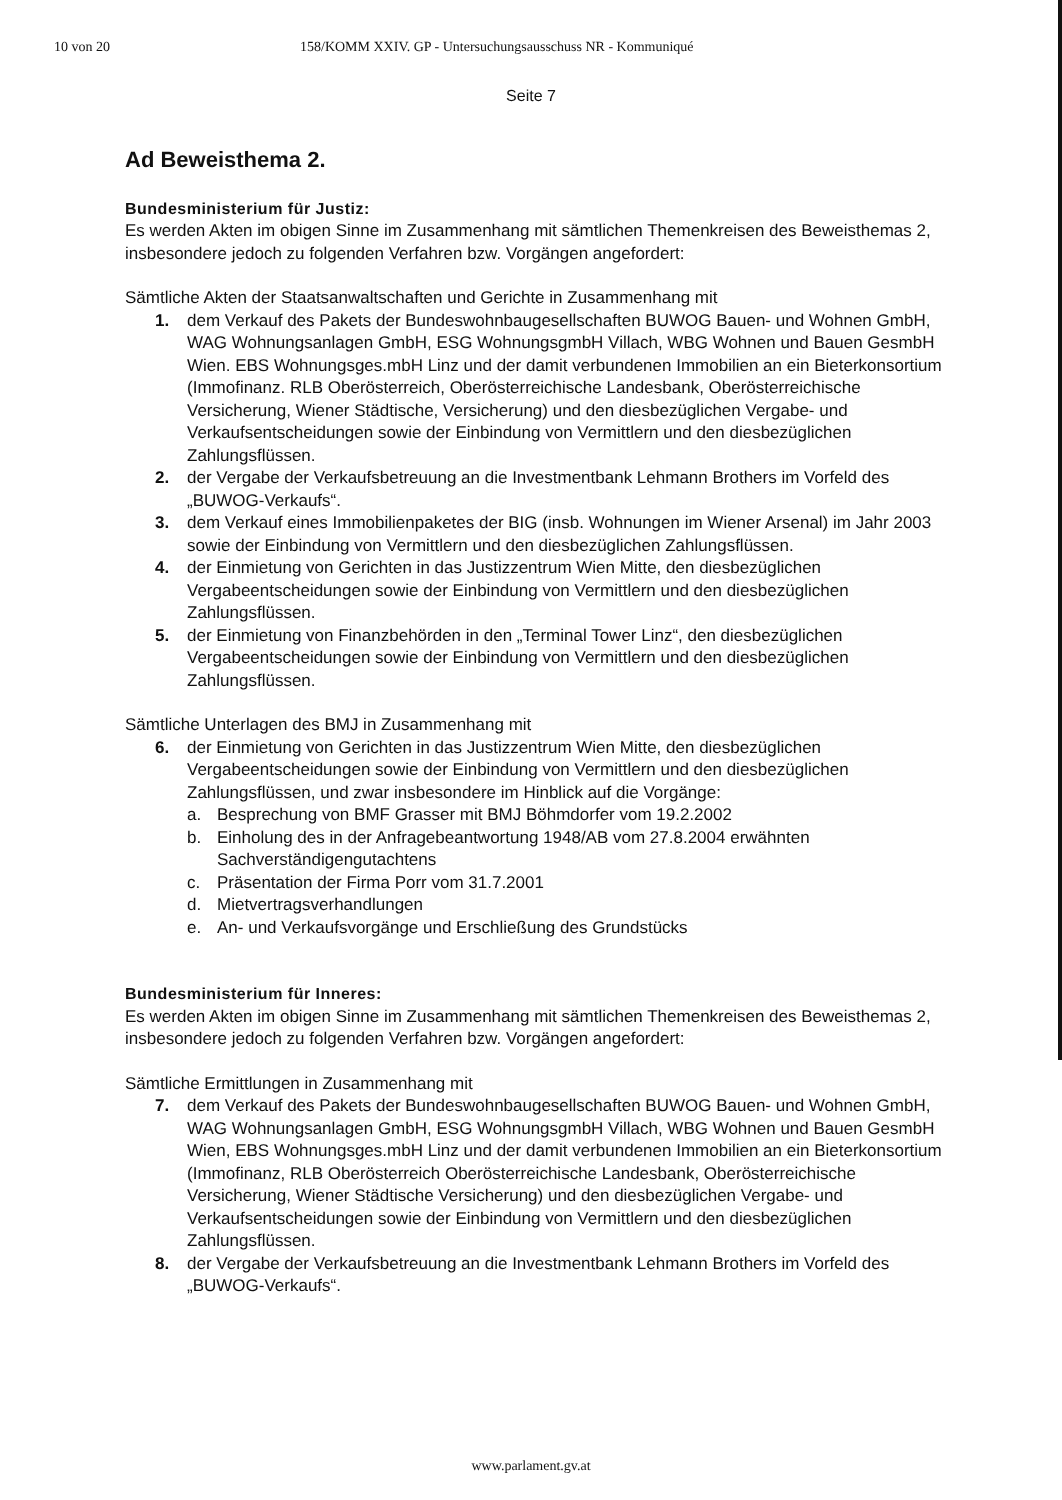10 von 20 158/KOMM XXIV. GP - Untersuchungsausschuss NR - Kommuniqué
Seite 7
Ad Beweisthema 2.
Bundesministerium für Justiz:
Es werden Akten im obigen Sinne im Zusammenhang mit sämtlichen Themenkreisen des Beweisthemas 2, insbesondere jedoch zu folgenden Verfahren bzw. Vorgängen angefordert:
Sämtliche Akten der Staatsanwaltschaften und Gerichte in Zusammenhang mit
1. dem Verkauf des Pakets der Bundeswohnbaugesellschaften BUWOG Bauen- und Wohnen GmbH, WAG Wohnungsanlagen GmbH, ESG WohnungsgmbH Villach, WBG Wohnen und Bauen GesmbH Wien. EBS Wohnungsges.mbH Linz und der damit verbundenen Immobilien an ein Bieterkonsortium (Immofinanz. RLB Oberösterreich, Oberösterreichische Landesbank, Oberösterreichische Versicherung, Wiener Städtische, Versicherung) und den diesbezüglichen Vergabe- und Verkaufsentscheidungen sowie der Einbindung von Vermittlern und den diesbezüglichen Zahlungsflüssen.
2. der Vergabe der Verkaufsbetreuung an die Investmentbank Lehmann Brothers im Vorfeld des „BUWOG-Verkaufs“.
3. dem Verkauf eines Immobilienpaketes der BIG (insb. Wohnungen im Wiener Arsenal) im Jahr 2003 sowie der Einbindung von Vermittlern und den diesbezüglichen Zahlungsflüssen.
4. der Einmietung von Gerichten in das Justizzentrum Wien Mitte, den diesbezüglichen Vergabeentscheidungen sowie der Einbindung von Vermittlern und den diesbezüglichen Zahlungsflüssen.
5. der Einmietung von Finanzbehörden in den „Terminal Tower Linz“, den diesbezüglichen Vergabeentscheidungen sowie der Einbindung von Vermittlern und den diesbezüglichen Zahlungsflüssen.
Sämtliche Unterlagen des BMJ in Zusammenhang mit
6. der Einmietung von Gerichten in das Justizzentrum Wien Mitte, den diesbezüglichen Vergabeentscheidungen sowie der Einbindung von Vermittlern und den diesbezüglichen Zahlungsflüssen, und zwar insbesondere im Hinblick auf die Vorgänge:
a. Besprechung von BMF Grasser mit BMJ Böhmdorfer vom 19.2.2002
b. Einholung des in der Anfragebeantwortung 1948/AB vom 27.8.2004 erwähnten Sachverständigengutachtens
c. Präsentation der Firma Porr vom 31.7.2001
d. Mietvertragsverhandlungen
e. An- und Verkaufsvorgänge und Erschließung des Grundstücks
Bundesministerium für Inneres:
Es werden Akten im obigen Sinne im Zusammenhang mit sämtlichen Themenkreisen des Beweisthemas 2, insbesondere jedoch zu folgenden Verfahren bzw. Vorgängen angefordert:
Sämtliche Ermittlungen in Zusammenhang mit
7. dem Verkauf des Pakets der Bundeswohnbaugesellschaften BUWOG Bauen- und Wohnen GmbH, WAG Wohnungsanlagen GmbH, ESG WohnungsgmbH Villach, WBG Wohnen und Bauen GesmbH Wien, EBS Wohnungsges.mbH Linz und der damit verbundenen Immobilien an ein Bieterkonsortium (Immofinanz, RLB Oberösterreich Oberösterreichische Landesbank, Oberösterreichische Versicherung, Wiener Städtische Versicherung) und den diesbezüglichen Vergabe- und Verkaufsentscheidungen sowie der Einbindung von Vermittlern und den diesbezüglichen Zahlungsflüssen.
8. der Vergabe der Verkaufsbetreuung an die Investmentbank Lehmann Brothers im Vorfeld des „BUWOG-Verkaufs“.
www.parlament.gv.at